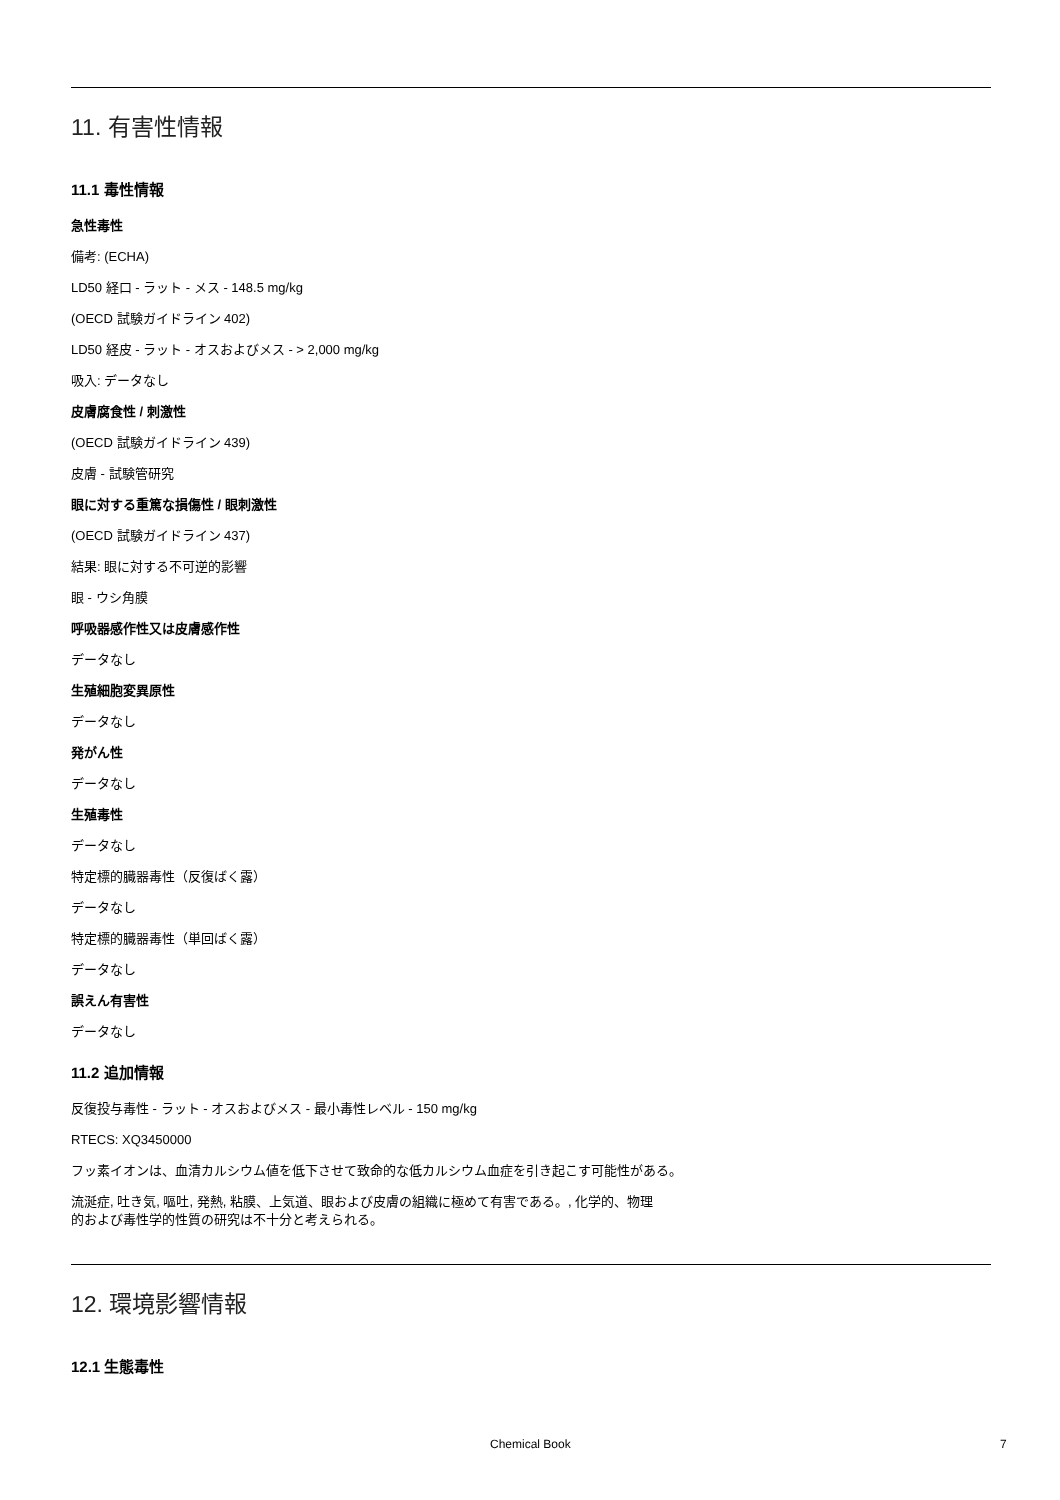11. 有害性情報
11.1 毒性情報
急性毒性
備考: (ECHA)
LD50 経口 - ラット - メス - 148.5 mg/kg
(OECD 試験ガイドライン 402)
LD50 経皮 - ラット - オスおよびメス - > 2,000 mg/kg
吸入: データなし
皮膚腐食性 / 刺激性
(OECD 試験ガイドライン 439)
皮膚 - 試験管研究
眼に対する重篤な損傷性 / 眼刺激性
(OECD 試験ガイドライン 437)
結果: 眼に対する不可逆的影響
眼 - ウシ角膜
呼吸器感作性又は皮膚感作性
データなし
生殖細胞変異原性
データなし
発がん性
データなし
生殖毒性
データなし
特定標的臓器毒性（反復ばく露）
データなし
特定標的臓器毒性（単回ばく露）
データなし
誤えん有害性
データなし
11.2 追加情報
反復投与毒性 - ラット - オスおよびメス - 最小毒性レベル - 150 mg/kg
RTECS: XQ3450000
フッ素イオンは、血清カルシウム値を低下させて致命的な低カルシウム血症を引き起こす可能性がある。
流涎症, 吐き気, 嘔吐, 発熱, 粘膜、上気道、眼および皮膚の組織に極めて有害である。, 化学的、物理
的および毒性学的性質の研究は不十分と考えられる。
12. 環境影響情報
12.1 生態毒性
Chemical Book 7